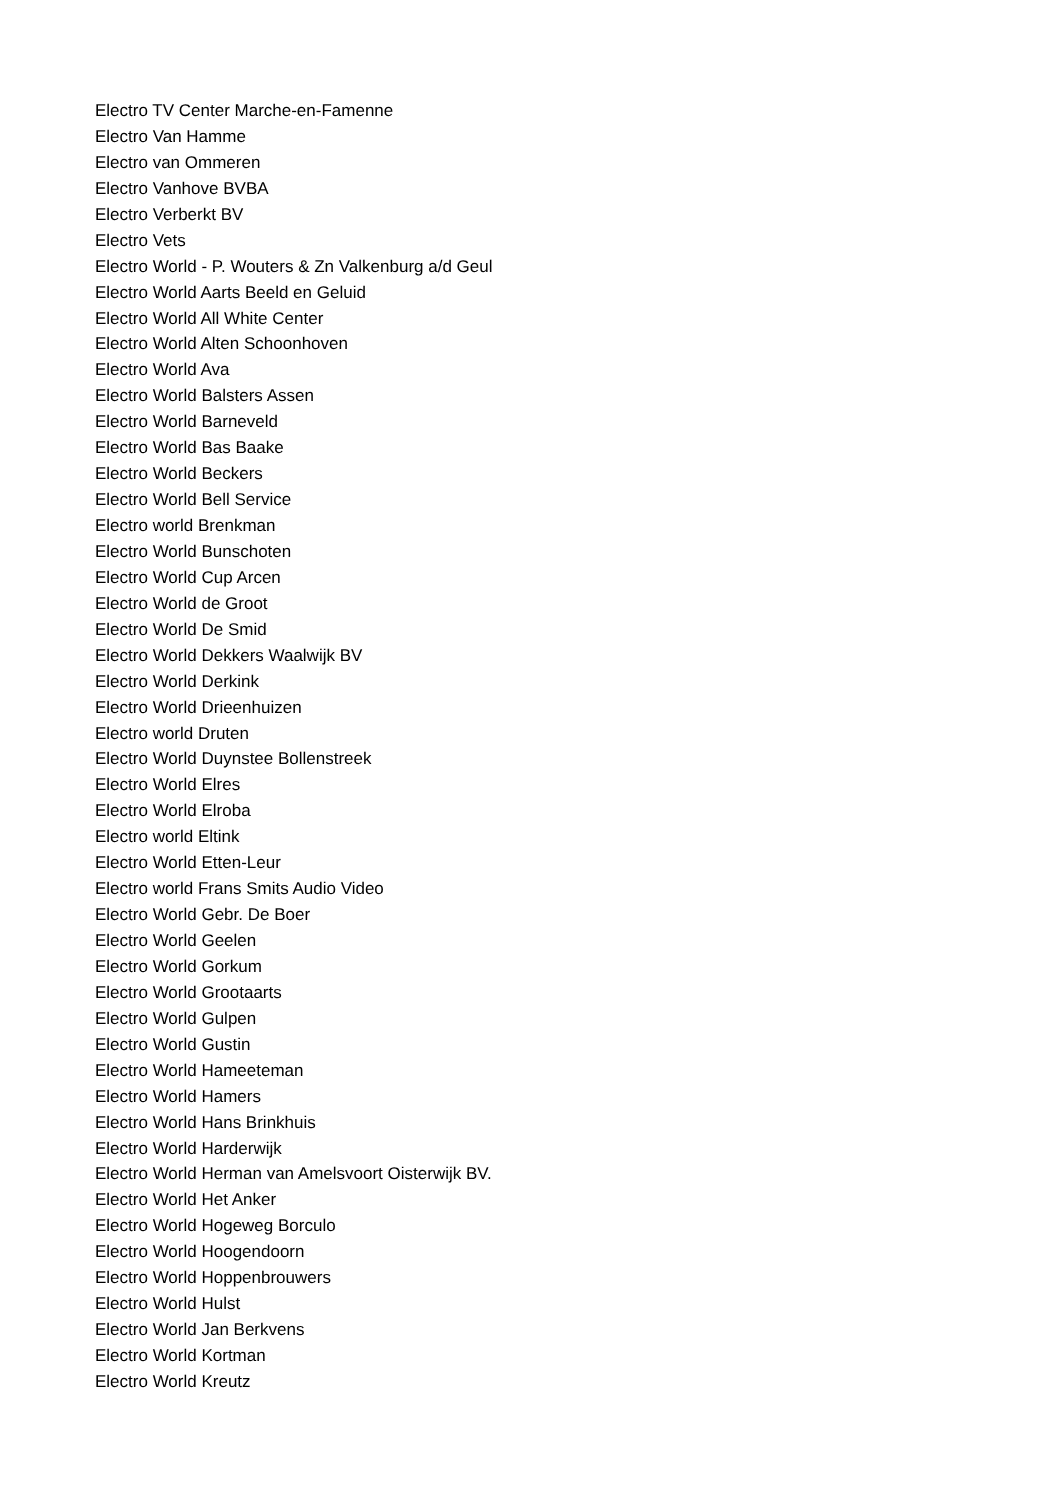Electro TV Center Marche-en-Famenne
Electro Van Hamme
Electro van Ommeren
Electro Vanhove BVBA
Electro Verberkt BV
Electro Vets
Electro World - P. Wouters & Zn Valkenburg a/d Geul
Electro World Aarts Beeld en Geluid
Electro World All White Center
Electro World Alten Schoonhoven
Electro World Ava
Electro World Balsters Assen
Electro World Barneveld
Electro World Bas Baake
Electro World Beckers
Electro World Bell Service
Electro world Brenkman
Electro World Bunschoten
Electro World Cup Arcen
Electro World de Groot
Electro World De Smid
Electro World Dekkers Waalwijk BV
Electro World Derkink
Electro World Drieenhuizen
Electro world Druten
Electro World Duynstee Bollenstreek
Electro World Elres
Electro World Elroba
Electro world Eltink
Electro World Etten-Leur
Electro world Frans Smits Audio Video
Electro World Gebr. De Boer
Electro World Geelen
Electro World Gorkum
Electro World Grootaarts
Electro World Gulpen
Electro World Gustin
Electro World Hameeteman
Electro World Hamers
Electro World Hans Brinkhuis
Electro World Harderwijk
Electro World Herman van Amelsvoort Oisterwijk BV.
Electro World Het Anker
Electro World Hogeweg Borculo
Electro World Hoogendoorn
Electro World Hoppenbrouwers
Electro World Hulst
Electro World Jan Berkvens
Electro World Kortman
Electro World Kreutz